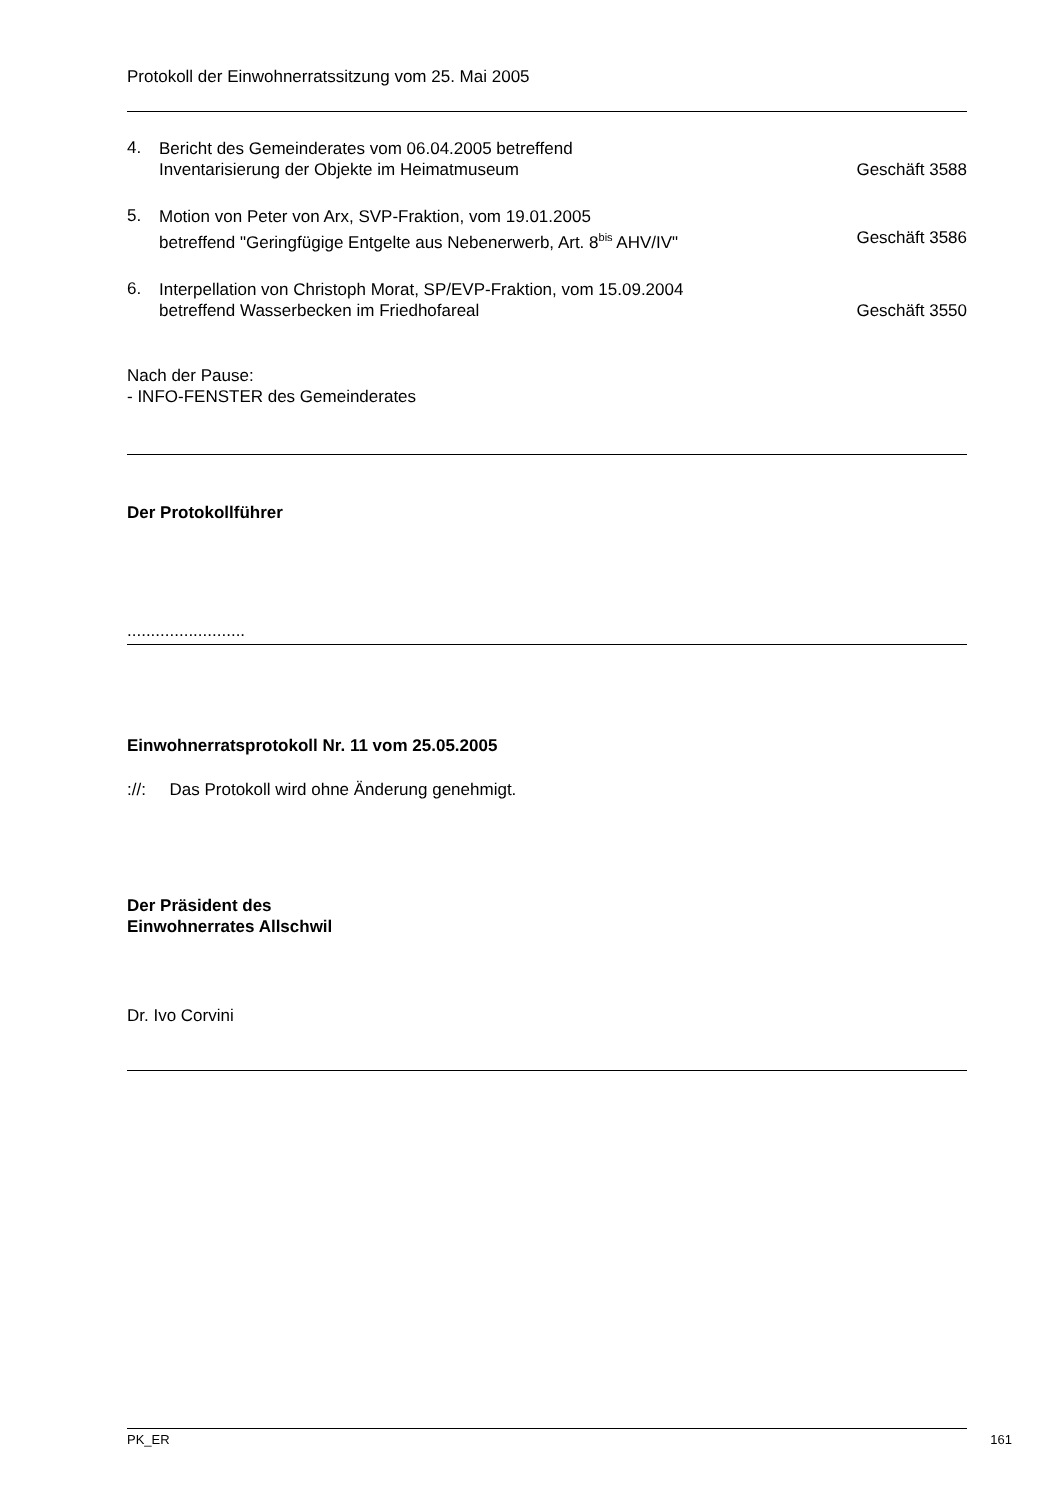Protokoll der Einwohnerratssitzung vom 25. Mai 2005
4.
Bericht des Gemeinderates vom 06.04.2005 betreffend
Inventarisierung der Objekte im Heimatmuseum
Geschäft 3588
5.
Motion von Peter von Arx, SVP-Fraktion, vom 19.01.2005
betreffend "Geringfügige Entgelte aus Nebenerwerb, Art. 8<sup>bis</sup> AHV/IV"
Geschäft 3586
6.
Interpellation von Christoph Morat, SP/EVP-Fraktion, vom 15.09.2004
betreffend Wasserbecken im Friedhofareal
Geschäft 3550
Nach der Pause:
- INFO-FENSTER des Gemeinderates
Der Protokollführer
.........................
Einwohnerratsprotokoll Nr. 11 vom 25.05.2005
://: Das Protokoll wird ohne Änderung genehmigt.
Der Präsident des
Einwohnerrates Allschwil
Dr. Ivo Corvini
PK_ER 161